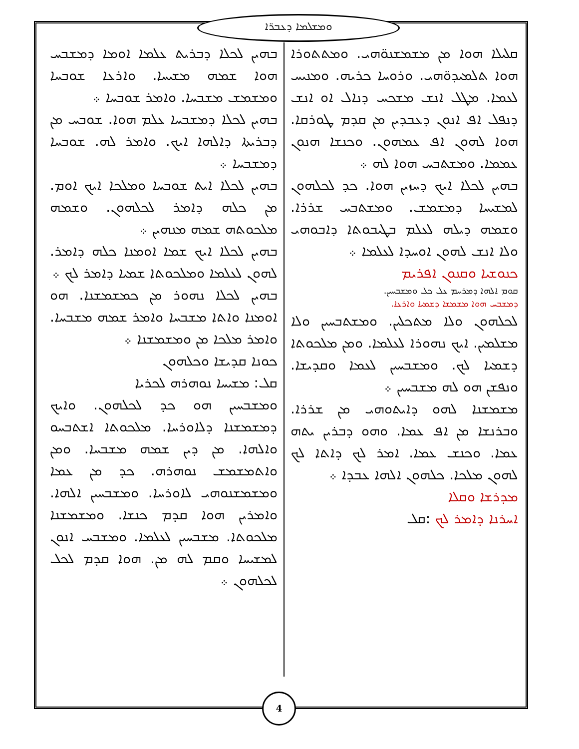ܘܡܫܠܡܐ ܕܥܒܪ̈ܐ
ܩܠܝܠܐ ܗܘܐ ܡܢ ܡܫܡܫܢܘ̈ܗܝ. ܘܡܬܬܘܪܐ ܗܘܐ ܬܠܡܝܕܘ̈ܗܝ. ܘܪܘܚܐ ܟܪܝܗ. ܘܡܢܝܚ ܠܥܡܐ. ܡܛܠ ܐܢܫ ܡܫܟܚ ܕܢܐܠ ܐܘ ܐܢܫ ܕܢܦܠ ܐܦ ܐܢܘܢ ܕܥܒܕܝܢ ܡܢ ܩܕܡ ܛܘܪܩܐ. ܗܘܐ ܠܗܘܢ ܐܦ ܥܡܗܘܢ. ܘܟܢܫܐ ܗܢܘܢ ܥܡܡܐ. ܘܡܫܬܒܚ ܗܘܐ ܠܗ ܀
ܒܗܝܢ ܠܟܠܐ ܐܝܟ ܕܚܙܝܢ ܗܘܐ. ܟܕ ܠܟܠܗܘܢ ܠܡܫܝܚܐ ܕܡܫܡܫ. ܘܡܫܬܒܚ ܫܪܪܐ. ܘܫܡܗ ܕܝܠܗ ܠܥܠܡ ܒܛܝܒܘܬܐ ܕܐܒܘܗܝ ܘܠܐ ܐܢܫ ܠܗܘܢ ܐܘܚܕܐ ܠܥܠܡܐ ܀
ܟܢܘܫܝܐ ܘܩܢܘܢ ܐܦܪܝܡ
ܩܘܡ ܐܠܗܐ ܕܡܪܚܡ ܥܠ ܟܠ ܘܡܫܒܚܝܢ.
ܕܡܫܒܚ ܗܘܐ ܡܫܡܫܐ ܕܫܡܝܐ ܘܐܪܥܐ.
ܠܟܠܗܘܢ ܘܠܐ ܡܬܟܠܝܢ. ܘܡܫܬܒܚܝܢ ܘܠܐ ܡܫܠܡܝܢ. ܐܝܟ ܢܗܘܪܐ ܠܥܠܡܐ. ܘܡܢ ܡܠܟܘܬܐ ܕܫܡܝܐ ܠܟ. ܘܡܫܒܚܝܢ ܠܥܡܐ ܘܩܕܝܫܐ. ܘܢܦܫܢ ܗܘ ܠܗ ܡܫܒܚܝܢ ܀
ܡܫܡܫܢܐ ܠܗܘ ܕܐܝܬܘܗܝ ܡܢ ܫܪܪܐ. ܘܒܪܢܫܐ ܡܢ ܐܦ ܥܡܐ. ܘܗܘ ܕܒܪܝܢ ܝܬܗ ܥܡܐ. ܘܟܢܫ ܥܡܐ. ܐܡܪ ܠܟ ܕܐܬܐ ܠܟ ܠܗܘܢ ܡܠܟܐ. ܟܠܗܘܢ ܐܠܗܐ ܥܒܕܐ ܀
ܡܕܪܫܐ ܘܩܠܐ
ܐܚܪܢܐ ܕܐܡܪ ܠܟ :ܩܠ
ܒܗܝܢ ܠܟܠܐ ܕܒܪܝܬ ܥܠܡܐ ܐܘܡܐ ܕܡܫܒܚ ܗܘܐ ܫܡܗ ܡܫܝܚܐ. ܘܐܪܥܐ ܫܘܒܚܐ ܘܡܫܡܫ ܡܫܒܚܐ. ܘܐܡܪ ܫܘܒܚܐ ܀
ܒܗܝܢ ܠܟܠܐ ܕܡܫܒܚܐ ܥܠܡ ܗܘܐ. ܫܘܒܚ ܡܢ ܕܒܪܝܬܐ ܕܐܠܗܐ ܐܝܟ. ܘܐܡܪ ܠܗ. ܫܘܒܚܐ ܕܡܫܒܚܐ ܀
ܒܗܝܢ ܠܟܠܐ ܐܝܬ ܫܘܒܚܐ ܘܡܠܟܐ ܐܝܟ ܐܘܡ. ܡܢ ܟܠܗ ܕܐܡܪ ܠܟܠܗܘܢ. ܘܫܡܗ ܡܠܟܘܬܗ ܫܡܗ ܡܢܗܝܢ ܀
ܒܗܝܢ ܠܟܠܐ ܐܝܟ ܫܡܐ ܐܘܡܢܐ ܟܠܗ ܕܐܡܪ. ܠܗܘܢ ܠܥܠܡܐ ܘܡܠܟܘܬܐ ܫܡܝܐ ܕܐܡܪ ܠܟ ܀
ܒܗܝܢ ܠܟܠܐ ܢܗܘܪ ܡܢ ܟܡܫܡܫܢܐ. ܗܘ ܐܘܡܢܐ ܘܐܬܐ ܡܫܒܚܐ ܘܐܡܪ ܫܡܗ ܡܫܒܚܐ. ܘܐܡܪ ܡܠܟܐ ܡܢ ܘܡܫܡܫܢܐ ܀
ܟܘܢܐ ܩܕܝܫܐ ܘܟܠܗܘܢ
ܩܠ: ܡܫܝܚܐ ܢܘܗܪܗ ܠܟܪܝܐ
ܘܡܫܒܚܝܢ ܗܘ ܟܕ ܠܟܠܗܘܢ. ܘܐܝܟ ܕܡܫܡܫܢܐ ܕܠܐܘܪܚܐ. ܡܠܟܘܬܐ ܐܫܬܒܚܘ ܘܐܠܗܐ. ܡܢ ܕܝܢ ܫܡܗ ܡܫܒܚܐ. ܘܡܢ ܘܐܬܡܫܡܫ ܢܘܗܪܗ. ܟܕ ܡܢ ܥܡܐ ܘܡܫܡܫܢܘܗܝ ܠܐܘܪܚܐ. ܘܡܫܒܚܝܢ ܐܠܗܐ. ܘܐܡܪܝܢ ܗܘܐ ܩܕܡ ܟܢܫܐ. ܘܡܫܡܫܢܐ ܡܠܟܘܬܐ. ܡܫܒܚܝܢ ܠܥܠܡܐ. ܘܡܫܒܚ ܐܢܘܢ ܠܡܫܝܚܐ ܘܩܡ ܠܗ ܡܢ. ܗܘܐ ܩܕܡ ܠܟܠ ܠܟܠܗܘܢ ܀
4